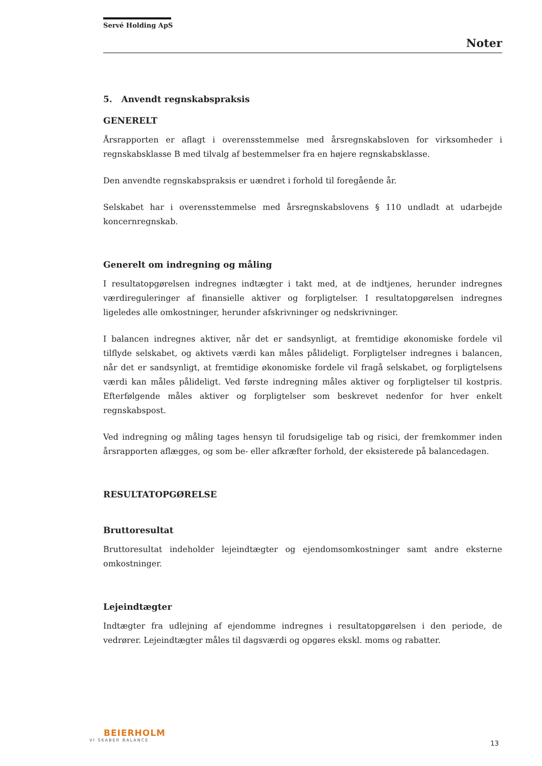Servé Holding ApS
Noter
5. Anvendt regnskabspraksis
GENERELT
Årsrapporten er aflagt i overensstemmelse med årsregnskabsloven for virksomheder i regnskabsklasse B med tilvalg af bestemmelser fra en højere regnskabsklasse.
Den anvendte regnskabspraksis er uændret i forhold til foregående år.
Selskabet har i overensstemmelse med årsregnskabslovens § 110 undladt at udarbejde koncernregnskab.
Generelt om indregning og måling
I resultatopgørelsen indregnes indtægter i takt med, at de indtjenes, herunder indregnes værdireguleringer af finansielle aktiver og forpligtelser. I resultatopgørelsen indregnes ligeledes alle omkostninger, herunder afskrivninger og nedskrivninger.
I balancen indregnes aktiver, når det er sandsynligt, at fremtidige økonomiske fordele vil tilflyde selskabet, og aktivets værdi kan måles pålideligt. Forpligtelser indregnes i balancen, når det er sandsynligt, at fremtidige økonomiske fordele vil fragå selskabet, og forpligtelsens værdi kan måles pålideligt. Ved første indregning måles aktiver og forpligtelser til kostpris. Efterfølgende måles aktiver og forpligtelser som beskrevet nedenfor for hver enkelt regnskabspost.
Ved indregning og måling tages hensyn til forudsigelige tab og risici, der fremkommer inden årsrapporten aflægges, og som be- eller afkræfter forhold, der eksisterede på balancedagen.
RESULTATOPGØRELSE
Bruttoresultat
Bruttoresultat indeholder lejeindtægter og ejendomsomkostninger samt andre eksterne omkostninger.
Lejeindtægter
Indtægter fra udlejning af ejendomme indregnes i resultatopgørelsen i den periode, de vedrører. Lejeindtægter måles til dagsværdi og opgøres ekskl. moms og rabatter.
BEIERHOLM
VI SKABER BALANCE
13